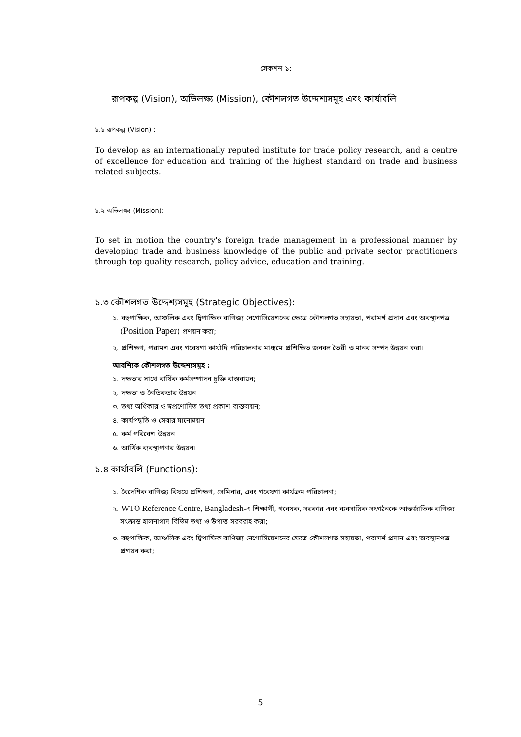সেকশন ১:
রূপকল্প (Vision), অভিলক্ষ্য (Mission), কৌশলগত উদ্দেশ্যসমূহ এবং কার্যাবলি
১.১ রূপকল্প (Vision) :
To develop as an internationally reputed institute for trade policy research, and a centre of excellence for education and training of the highest standard on trade and business related subjects.
১.২ অভিলক্ষ্য (Mission):
To set in motion the country's foreign trade management in a professional manner by developing trade and business knowledge of the public and private sector practitioners through top quality research, policy advice, education and training.
১.৩ কৌশলগত উদ্দেশ্যসমূহ (Strategic Objectives):
১. বহুপাক্ষিক, আঞ্চলিক এবং দ্বিপাক্ষিক বাণিজ্য নেগোসিয়েশনের ক্ষেত্রে কৌশলগত সহায়তা, পরামর্শ প্রদান এবং অবস্থানপত্র (Position Paper) প্রণয়ন করা;
২. প্রশিক্ষণ, পরামশ এবং গবেষণা কার্যাদি পরিচালনার মাধ্যমে প্রশিক্ষিত জনবল তৈরী ও মানব সম্পদ উন্নয়ন করা।
আবশ্যিক কৌশলগত উদ্দেশ্যসমূহ :
১. দক্ষতার সাথে বার্ষিক কর্মসম্পাদন চুক্তি বাস্তবায়ন;
২. দক্ষতা ও নৈতিকতার উন্নয়ন
৩. তথ্য অধিকার ও স্বপ্রণোদিত তথ্য প্রকাশ বাস্তবায়ন;
৪. কার্যপদ্ধতি ও সেবার মানোন্নয়ন
৫. কর্ম পরিবেশ উন্নয়ন
৬. আর্থিক ব্যবস্থাপনার উন্নয়ন।
১.৪ কার্যাবলি (Functions):
১. বৈদেশিক বাণিজ্য বিষয়ে প্রশিক্ষণ, সেমিনার, এবং গবেষণা কার্যক্রম পরিচালনা;
২. WTO Reference Centre, Bangladesh-এ শিক্ষার্থী, গবেষক, সরকার এবং ব্যবসায়িক সংগঠনকে আন্তর্জাতিক বাণিজ্য সংক্রান্ত হালনাগাদ বিভিন্ন তথ্য ও উপাত্ত সরবরাহ করা;
৩. বহুপাক্ষিক, আঞ্চলিক এবং দ্বিপাক্ষিক বাণিজ্য নেগোসিয়েশনের ক্ষেত্রে কৌশলগত সহায়তা, পরামর্শ প্রদান এবং অবস্থানপত্র প্রণয়ন করা;
5